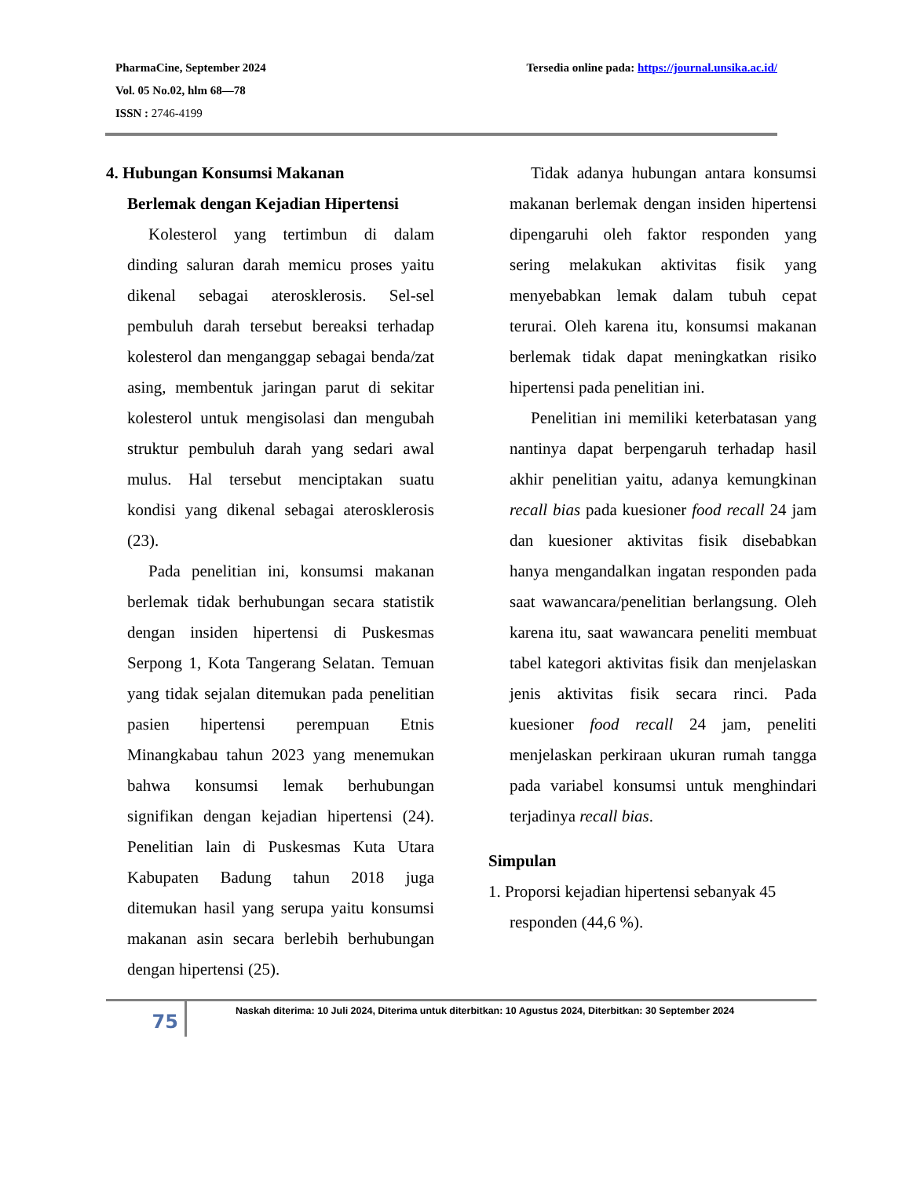PharmaCine, September 2024
Vol. 05 No.02, hlm 68—78
ISSN : 2746-4199
Tersedia online pada: https://journal.unsika.ac.id/
4. Hubungan Konsumsi Makanan
Berlemak dengan Kejadian Hipertensi
Kolesterol yang tertimbun di dalam dinding saluran darah memicu proses yaitu dikenal sebagai aterosklerosis. Sel-sel pembuluh darah tersebut bereaksi terhadap kolesterol dan menganggap sebagai benda/zat asing, membentuk jaringan parut di sekitar kolesterol untuk mengisolasi dan mengubah struktur pembuluh darah yang sedari awal mulus. Hal tersebut menciptakan suatu kondisi yang dikenal sebagai aterosklerosis (23).
Pada penelitian ini, konsumsi makanan berlemak tidak berhubungan secara statistik dengan insiden hipertensi di Puskesmas Serpong 1, Kota Tangerang Selatan. Temuan yang tidak sejalan ditemukan pada penelitian pasien hipertensi perempuan Etnis Minangkabau tahun 2023 yang menemukan bahwa konsumsi lemak berhubungan signifikan dengan kejadian hipertensi (24). Penelitian lain di Puskesmas Kuta Utara Kabupaten Badung tahun 2018 juga ditemukan hasil yang serupa yaitu konsumsi makanan asin secara berlebih berhubungan dengan hipertensi (25).
Tidak adanya hubungan antara konsumsi makanan berlemak dengan insiden hipertensi dipengaruhi oleh faktor responden yang sering melakukan aktivitas fisik yang menyebabkan lemak dalam tubuh cepat terurai. Oleh karena itu, konsumsi makanan berlemak tidak dapat meningkatkan risiko hipertensi pada penelitian ini.
Penelitian ini memiliki keterbatasan yang nantinya dapat berpengaruh terhadap hasil akhir penelitian yaitu, adanya kemungkinan recall bias pada kuesioner food recall 24 jam dan kuesioner aktivitas fisik disebabkan hanya mengandalkan ingatan responden pada saat wawancara/penelitian berlangsung. Oleh karena itu, saat wawancara peneliti membuat tabel kategori aktivitas fisik dan menjelaskan jenis aktivitas fisik secara rinci. Pada kuesioner food recall 24 jam, peneliti menjelaskan perkiraan ukuran rumah tangga pada variabel konsumsi untuk menghindari terjadinya recall bias.
Simpulan
1. Proporsi kejadian hipertensi sebanyak 45
responden (44,6 %).
75
Naskah diterima: 10 Juli 2024, Diterima untuk diterbitkan: 10 Agustus 2024, Diterbitkan: 30 September 2024